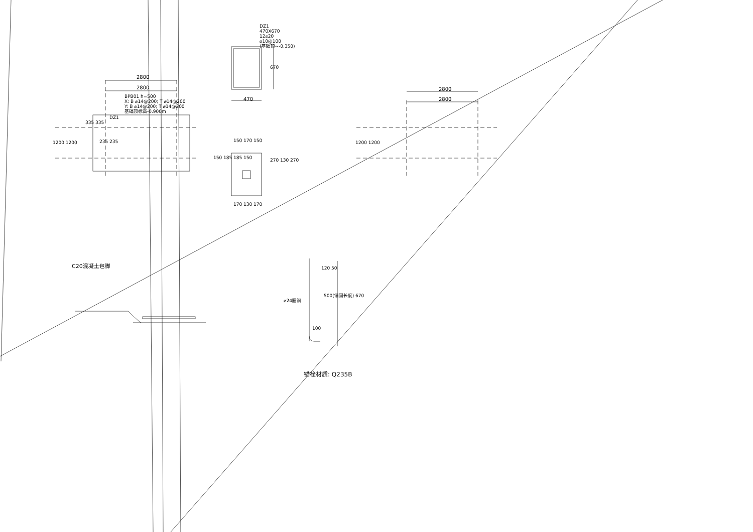DZ1
470X670
12⌀20
⌀10@100
(基础顶~-0.350)
2800
2800
BPB01 h=500
X: B ⌀14@200; T ⌀14@200
Y: B ⌀14@200; T ⌀14@200
基础顶标高-0.900m
DZ1
335 335
235 235
1200 1200
670
470
150 170 150
150 185 185 150 270 130 270
170 130 170
2800
2800
1200 1200
C20混凝土包脚 120 50
⌀24圆钢
500(锚固长度) 670
100
锚栓材质: Q235B